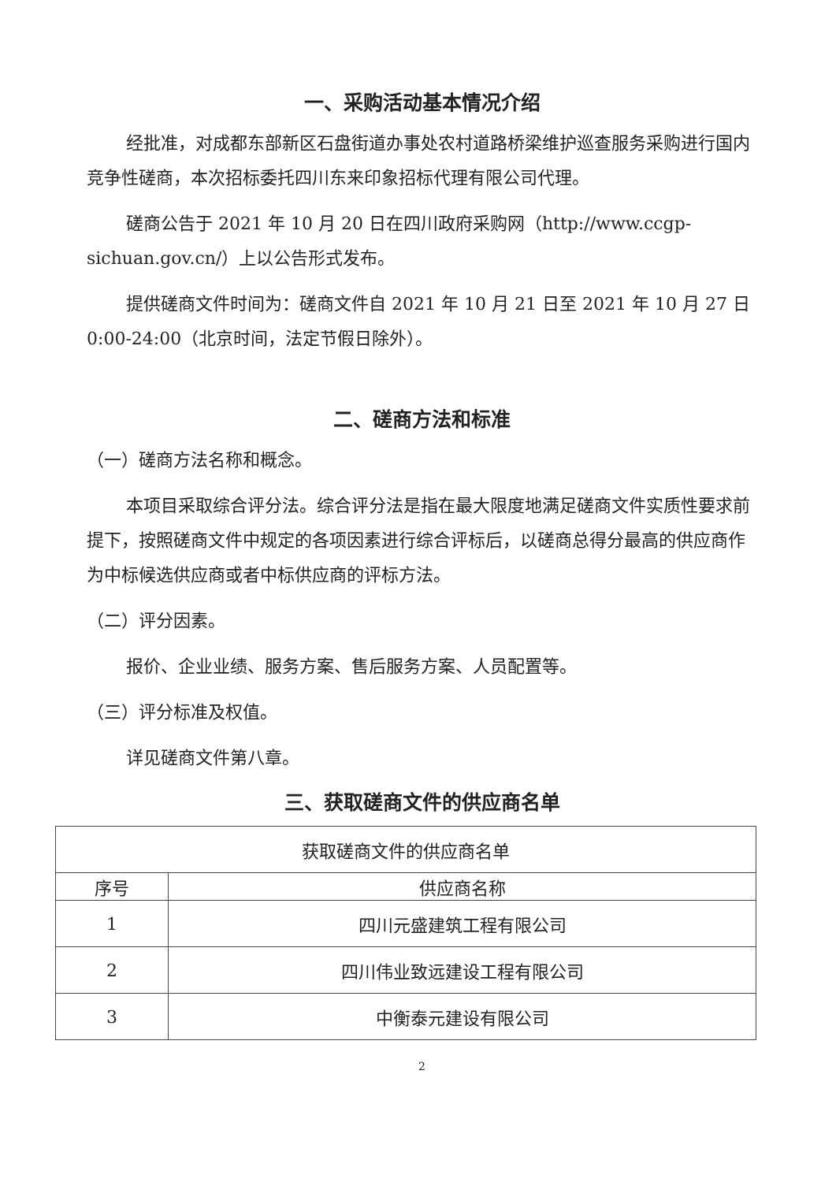一、采购活动基本情况介绍
经批准，对成都东部新区石盘街道办事处农村道路桥梁维护巡查服务采购进行国内竞争性磋商，本次招标委托四川东来印象招标代理有限公司代理。
磋商公告于 2021 年 10 月 20 日在四川政府采购网（http://www.ccgp-sichuan.gov.cn/）上以公告形式发布。
提供磋商文件时间为：磋商文件自 2021 年 10 月 21 日至 2021 年 10 月 27 日 0:00-24:00（北京时间，法定节假日除外）。
二、磋商方法和标准
（一）磋商方法名称和概念。
本项目采取综合评分法。综合评分法是指在最大限度地满足磋商文件实质性要求前提下，按照磋商文件中规定的各项因素进行综合评标后，以磋商总得分最高的供应商作为中标候选供应商或者中标供应商的评标方法。
（二）评分因素。
报价、企业业绩、服务方案、售后服务方案、人员配置等。
（三）评分标准及权值。
详见磋商文件第八章。
三、获取磋商文件的供应商名单
| 获取磋商文件的供应商名单 | |
| 序号 | 供应商名称 |
| 1 | 四川元盛建筑工程有限公司 |
| 2 | 四川伟业致远建设工程有限公司 |
| 3 | 中衡泰元建设有限公司 |
2